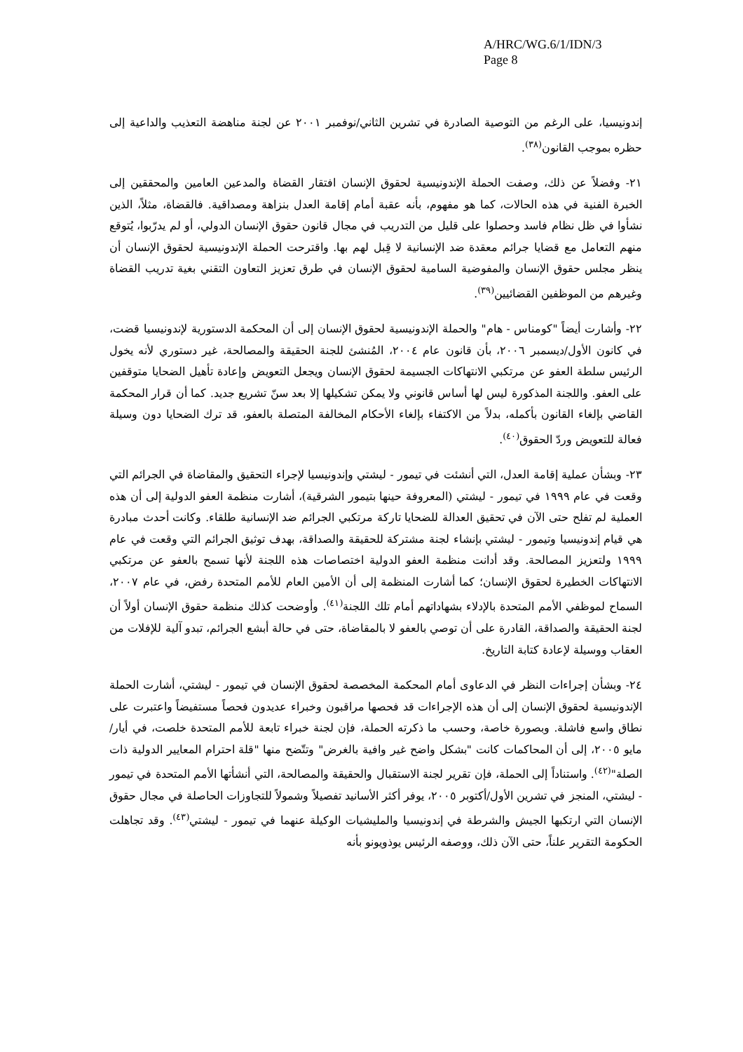A/HRC/WG.6/1/IDN/3
Page 8
إندونيسيا، على الرغم من التوصية الصادرة في تشرين الثاني/نوفمبر ٢٠٠١ عن لجنة مناهضة التعذيب والداعية إلى حظره بموجب القانون<sup>(٣٨)</sup>.
٢١- وفضلاً عن ذلك، وصفت الحملة الإندونيسية لحقوق الإنسان افتقار القضاة والمدعين العامين والمحققين إلى الخبرة الفنية في هذه الحالات، كما هو مفهوم، بأنه عقبة أمام إقامة العدل بنزاهة ومصداقية. فالقضاة، مثلاً، الذين نشأوا في ظل نظام فاسد وحصلوا على قليل من التدريب في مجال قانون حقوق الإنسان الدولي، أو لم يدرّبوا، يُتوقع منهم التعامل مع قضايا جرائم معقدة ضد الإنسانية لا قِبل لهم بها. واقترحت الحملة الإندونيسية لحقوق الإنسان أن ينظر مجلس حقوق الإنسان والمفوضية السامية لحقوق الإنسان في طرق تعزيز التعاون التقني بغية تدريب القضاة وغيرهم من الموظفين القضائيين<sup>(٣٩)</sup>.
٢٢- وأشارت أيضاً "كومناس - هام" والحملة الإندونيسية لحقوق الإنسان إلى أن المحكمة الدستورية لإندونيسيا قضت، في كانون الأول/ديسمبر ٢٠٠٦، بأن قانون عام ٢٠٠٤، المُنشئ للجنة الحقيقة والمصالحة، غير دستوري لأنه يخول الرئيس سلطة العفو عن مرتكبي الانتهاكات الجسيمة لحقوق الإنسان ويجعل التعويض وإعادة تأهيل الضحايا متوقفين على العفو. واللجنة المذكورة ليس لها أساس قانوني ولا يمكن تشكيلها إلا بعد سنّ تشريع جديد. كما أن قرار المحكمة القاضي بإلغاء القانون بأكمله، بدلاً من الاكتفاء بإلغاء الأحكام المخالفة المتصلة بالعفو، قد ترك الضحايا دون وسيلة فعالة للتعويض وردّ الحقوق<sup>(٤٠)</sup>.
٢٣- وبشأن عملية إقامة العدل، التي أنشئت في تيمور - ليشتي وإندونيسيا لإجراء التحقيق والمقاضاة في الجرائم التي وقعت في عام ١٩٩٩ في تيمور - ليشتي (المعروفة حينها بتيمور الشرقية)، أشارت منظمة العفو الدولية إلى أن هذه العملية لم تفلح حتى الآن في تحقيق العدالة للضحايا تاركة مرتكبي الجرائم ضد الإنسانية طلقاء. وكانت أحدث مبادرة هي قيام إندونيسيا وتيمور - ليشتي بإنشاء لجنة مشتركة للحقيقة والصداقة، بهدف توثيق الجرائم التي وقعت في عام ١٩٩٩ ولتعزيز المصالحة. وقد أدانت منظمة العفو الدولية اختصاصات هذه اللجنة لأنها تسمح بالعفو عن مرتكبي الانتهاكات الخطيرة لحقوق الإنسان؛ كما أشارت المنظمة إلى أن الأمين العام للأمم المتحدة رفض، في عام ٢٠٠٧، السماح لموظفي الأمم المتحدة بالإدلاء بشهاداتهم أمام تلك اللجنة<sup>(٤١)</sup>. وأوضحت كذلك منظمة حقوق الإنسان أولاً أن لجنة الحقيقة والصداقة، القادرة على أن توصي بالعفو لا بالمقاضاة، حتى في حالة أبشع الجرائم، تبدو آلية للإفلات من العقاب ووسيلة لإعادة كتابة التاريخ.
٢٤- وبشأن إجراءات النظر في الدعاوى أمام المحكمة المخصصة لحقوق الإنسان في تيمور - ليشتي، أشارت الحملة الإندونيسية لحقوق الإنسان إلى أن هذه الإجراءات قد فحصها مراقبون وخبراء عديدون فحصاً مستفيضاً واعتبرت على نطاق واسع فاشلة. وبصورة خاصة، وحسب ما ذكرته الحملة، فإن لجنة خبراء تابعة للأمم المتحدة خلصت، في أيار/مايو ٢٠٠٥، إلى أن المحاكمات كانت "بشكل واضح غير وافية بالغرض" وتتّضح منها "قلة احترام المعايير الدولية ذات الصلة"<sup>(٤٢)</sup>. واستناداً إلى الحملة، فإن تقرير لجنة الاستقبال والحقيقة والمصالحة، التي أنشأتها الأمم المتحدة في تيمور - ليشتي، المنجز في تشرين الأول/أكتوبر ٢٠٠٥، يوفر أكثر الأسانيد تفصيلاً وشمولاً للتجاوزات الحاصلة في مجال حقوق الإنسان التي ارتكبها الجيش والشرطة في إندونيسيا والمليشيات الوكيلة عنهما في تيمور - ليشتي<sup>(٤٣)</sup>. وقد تجاهلت الحكومة التقرير علناً، حتى الآن ذلك، ووصفه الرئيس يوذويونو بأنه